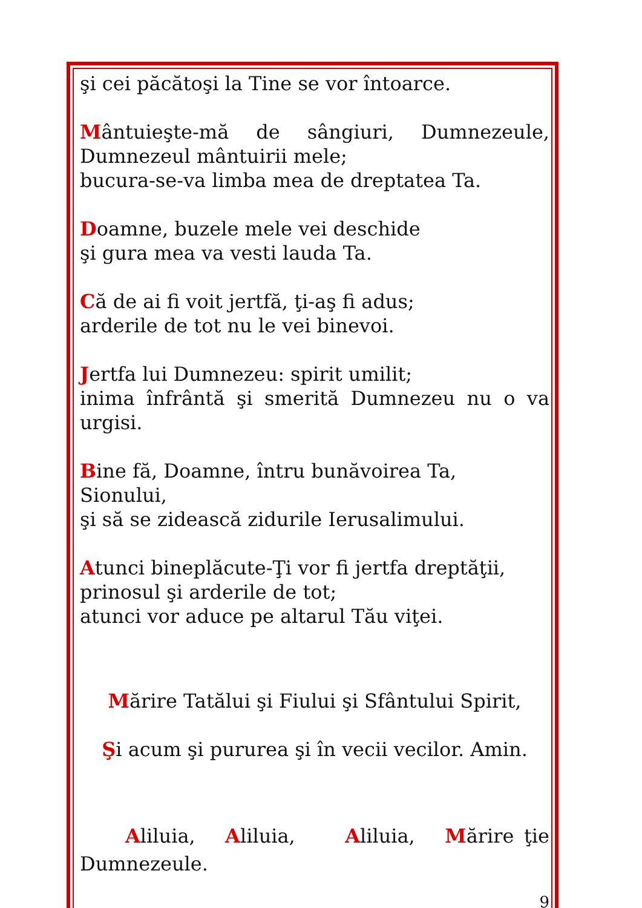şi cei păcătoşi la Tine se vor întoarce.
Mântuieşte-mă de sângiuri, Dumnezeule, Dumnezeul mântuirii mele;
bucura-se-va limba mea de dreptatea Ta.
Doamne, buzele mele vei deschide
şi gura mea va vesti lauda Ta.
Că de ai fi voit jertfă, ţi-aş fi adus;
arderile de tot nu le vei binevoi.
Jertfa lui Dumnezeu: spirit umilit;
inima înfrântă şi smerită Dumnezeu nu o va urgisi.
Bine fă, Doamne, întru bunăvoirea Ta, Sionului,
şi să se zidească zidurile Ierusalimului.
Atunci bineplăcute-Ţi vor fi jertfa dreptăţii,
prinosul şi arderile de tot;
atunci vor aduce pe altarul Tău viţei.
Mărire Tatălui şi Fiului şi Sfântului Spirit,
Şi acum şi pururea şi în vecii vecilor. Amin.
Aliluia, Aliluia, Aliluia, Mărire ţie Dumnezeule.
9